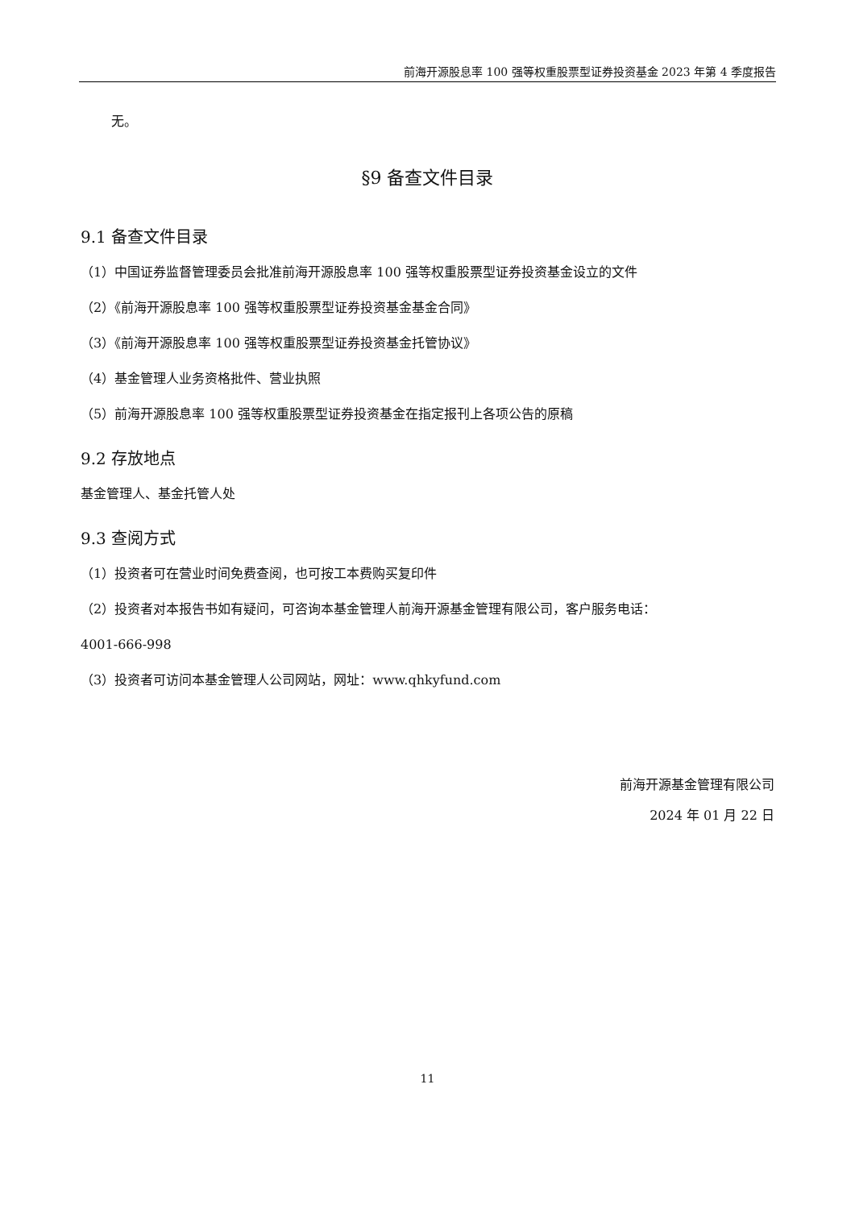前海开源股息率 100 强等权重股票型证券投资基金 2023 年第 4 季度报告
无。
§9 备查文件目录
9.1 备查文件目录
（1）中国证券监督管理委员会批准前海开源股息率 100 强等权重股票型证券投资基金设立的文件
（2）《前海开源股息率 100 强等权重股票型证券投资基金基金合同》
（3）《前海开源股息率 100 强等权重股票型证券投资基金托管协议》
（4）基金管理人业务资格批件、营业执照
（5）前海开源股息率 100 强等权重股票型证券投资基金在指定报刊上各项公告的原稿
9.2 存放地点
基金管理人、基金托管人处
9.3 查阅方式
（1）投资者可在营业时间免费查阅，也可按工本费购买复印件
（2）投资者对本报告书如有疑问，可咨询本基金管理人前海开源基金管理有限公司，客户服务电话：
4001-666-998
（3）投资者可访问本基金管理人公司网站，网址：www.qhkyfund.com
前海开源基金管理有限公司
2024 年 01 月 22 日
11